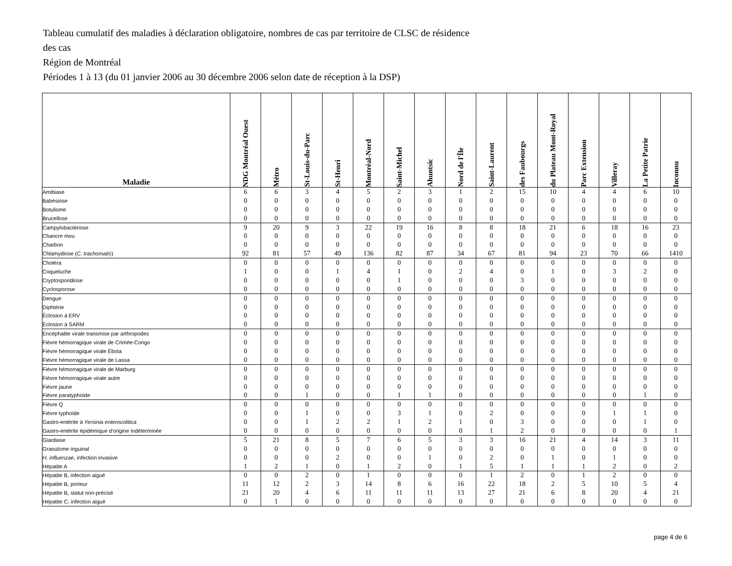Tableau cumulatif des maladies à déclaration obligatoire, nombres de cas par territoire de CLSC de résidence
des cas
Région de Montréal
Périodes 1 à 13 (du 01 janvier 2006 au 30 décembre 2006 selon date de réception à la DSP)
| Maladie | NDG Montréal Ouest | Métro | St-Louis-du-Parc | St-Henri | Montréal-Nord | Saint-Michel | Ahuntsic | Nord de l'Île | Saint-Laurent | des Faubourgs | du Plateau Mont-Royal | Parc Extension | Villeray | La Petite Patrie | Inconnu |
| --- | --- | --- | --- | --- | --- | --- | --- | --- | --- | --- | --- | --- | --- | --- | --- |
| Amibiase | 6 | 6 | 3 | 4 | 5 | 2 | 3 | 1 | 2 | 15 | 10 | 4 | 4 | 6 | 10 |
| Babésiose | 0 | 0 | 0 | 0 | 0 | 0 | 0 | 0 | 0 | 0 | 0 | 0 | 0 | 0 | 0 |
| Botulisme | 0 | 0 | 0 | 0 | 0 | 0 | 0 | 0 | 0 | 0 | 0 | 0 | 0 | 0 | 0 |
| Brucellose | 0 | 0 | 0 | 0 | 0 | 0 | 0 | 0 | 0 | 0 | 0 | 0 | 0 | 0 | 0 |
| Campylobactériose | 9 | 20 | 9 | 3 | 22 | 19 | 16 | 8 | 8 | 18 | 21 | 6 | 18 | 16 | 23 |
| Chancre mou | 0 | 0 | 0 | 0 | 0 | 0 | 0 | 0 | 0 | 0 | 0 | 0 | 0 | 0 | 0 |
| Charbon | 0 | 0 | 0 | 0 | 0 | 0 | 0 | 0 | 0 | 0 | 0 | 0 | 0 | 0 | 0 |
| Chlamydiose ( C. trachomatis ) | 92 | 81 | 57 | 49 | 136 | 82 | 87 | 34 | 67 | 81 | 94 | 23 | 70 | 66 | 1410 |
| Choléra | 0 | 0 | 0 | 0 | 0 | 0 | 0 | 0 | 0 | 0 | 0 | 0 | 0 | 0 | 0 |
| Coqueluche | 1 | 0 | 0 | 1 | 4 | 1 | 0 | 2 | 4 | 0 | 1 | 0 | 3 | 2 | 0 |
| Cryptosporidiose | 0 | 0 | 0 | 0 | 0 | 1 | 0 | 0 | 0 | 3 | 0 | 0 | 0 | 0 | 0 |
| Cyclosporose | 0 | 0 | 0 | 0 | 0 | 0 | 0 | 0 | 0 | 0 | 0 | 0 | 0 | 0 | 0 |
| Dengue | 0 | 0 | 0 | 0 | 0 | 0 | 0 | 0 | 0 | 0 | 0 | 0 | 0 | 0 | 0 |
| Diphtérie | 0 | 0 | 0 | 0 | 0 | 0 | 0 | 0 | 0 | 0 | 0 | 0 | 0 | 0 | 0 |
| Éclosion à ERV | 0 | 0 | 0 | 0 | 0 | 0 | 0 | 0 | 0 | 0 | 0 | 0 | 0 | 0 | 0 |
| Éclosion à SARM | 0 | 0 | 0 | 0 | 0 | 0 | 0 | 0 | 0 | 0 | 0 | 0 | 0 | 0 | 0 |
| Encéphalite virale transmise par arthropodes | 0 | 0 | 0 | 0 | 0 | 0 | 0 | 0 | 0 | 0 | 0 | 0 | 0 | 0 | 0 |
| Fièvre hémorragique virale de Crimée-Congo | 0 | 0 | 0 | 0 | 0 | 0 | 0 | 0 | 0 | 0 | 0 | 0 | 0 | 0 | 0 |
| Fièvre hémorragique virale Ébola | 0 | 0 | 0 | 0 | 0 | 0 | 0 | 0 | 0 | 0 | 0 | 0 | 0 | 0 | 0 |
| Fièvre hémorragique virale de Lassa | 0 | 0 | 0 | 0 | 0 | 0 | 0 | 0 | 0 | 0 | 0 | 0 | 0 | 0 | 0 |
| Fièvre hémorragique virale de Marburg | 0 | 0 | 0 | 0 | 0 | 0 | 0 | 0 | 0 | 0 | 0 | 0 | 0 | 0 | 0 |
| Fièvre hémorragique virale autre | 0 | 0 | 0 | 0 | 0 | 0 | 0 | 0 | 0 | 0 | 0 | 0 | 0 | 0 | 0 |
| Fièvre jaune | 0 | 0 | 0 | 0 | 0 | 0 | 0 | 0 | 0 | 0 | 0 | 0 | 0 | 0 | 0 |
| Fièvre paratyphoïde | 0 | 0 | 1 | 0 | 0 | 1 | 1 | 0 | 0 | 0 | 0 | 0 | 0 | 1 | 0 |
| Fièvre Q | 0 | 0 | 0 | 0 | 0 | 0 | 0 | 0 | 0 | 0 | 0 | 0 | 0 | 0 | 0 |
| Fièvre typhoïde | 0 | 0 | 1 | 0 | 0 | 3 | 1 | 0 | 2 | 0 | 0 | 0 | 1 | 1 | 0 |
| Gastro-entérite à Yersinia enterocolitica | 0 | 0 | 1 | 2 | 2 | 1 | 2 | 1 | 0 | 3 | 0 | 0 | 0 | 1 | 0 |
| Gastro-entérite épidémique d'origine indéterminée | 0 | 0 | 0 | 0 | 0 | 0 | 0 | 0 | 1 | 2 | 0 | 0 | 0 | 0 | 1 |
| Giardiase | 5 | 21 | 8 | 5 | 7 | 6 | 5 | 3 | 3 | 16 | 21 | 4 | 14 | 3 | 11 |
| Granulome inguinal | 0 | 0 | 0 | 0 | 0 | 0 | 0 | 0 | 0 | 0 | 0 | 0 | 0 | 0 | 0 |
| H. influenzae , infection invasive | 0 | 0 | 0 | 2 | 0 | 0 | 1 | 0 | 2 | 0 | 1 | 0 | 1 | 0 | 0 |
| Hépatite A | 1 | 2 | 1 | 0 | 1 | 2 | 0 | 1 | 5 | 1 | 1 | 1 | 2 | 0 | 2 |
| Hépatite B, infection aiguë | 0 | 0 | 2 | 0 | 1 | 0 | 0 | 0 | 1 | 2 | 0 | 1 | 2 | 0 | 0 |
| Hépatite B, porteur | 11 | 12 | 2 | 3 | 14 | 8 | 6 | 16 | 22 | 18 | 2 | 5 | 10 | 5 | 4 |
| Hépatite B, statut non-précisé | 21 | 20 | 4 | 6 | 11 | 11 | 11 | 13 | 27 | 21 | 6 | 8 | 20 | 4 | 21 |
| Hépatite C, infection aiguë | 0 | 1 | 0 | 0 | 0 | 0 | 0 | 0 | 0 | 0 | 0 | 0 | 0 | 0 | 0 |
page 4 de 6